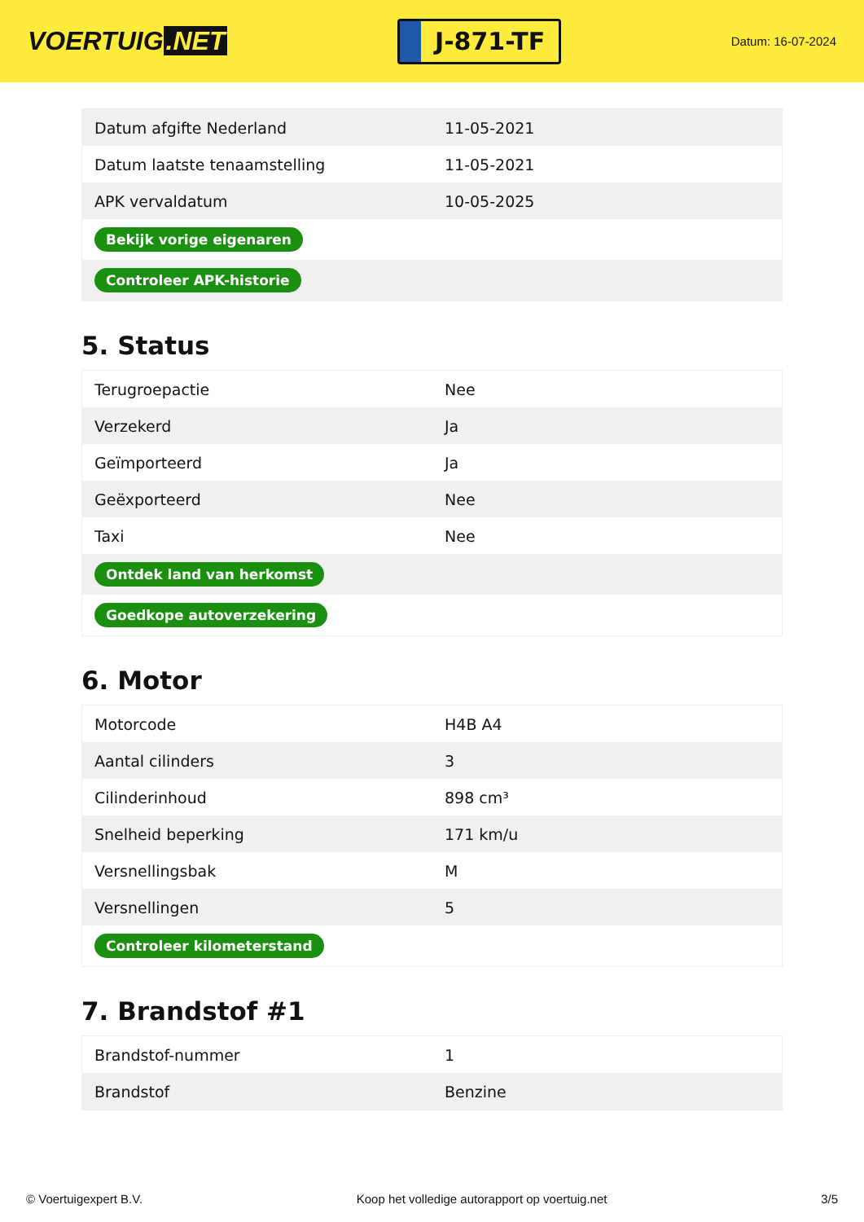VOERTUIG.NET
J-871-TF
Datum: 16-07-2024
| Datum afgifte Nederland | 11-05-2021 |
| Datum laatste tenaamstelling | 11-05-2021 |
| APK vervaldatum | 10-05-2025 |
| Bekijk vorige eigenaren | |
| Controleer APK-historie | |
5. Status
| Terugroepactie | Nee |
| Verzekerd | Ja |
| Geïmporteerd | Ja |
| Geëxporteerd | Nee |
| Taxi | Nee |
| Ontdek land van herkomst | |
| Goedkope autoverzekering | |
6. Motor
| Motorcode | H4B A4 |
| Aantal cilinders | 3 |
| Cilinderinhoud | 898 cm³ |
| Snelheid beperking | 171 km/u |
| Versnellingsbak | M |
| Versnellingen | 5 |
| Controleer kilometerstand | |
7. Brandstof #1
| Brandstof-nummer | 1 |
| Brandstof | Benzine |
© Voertuigexpert B.V. Koop het volledige autorapport op voertuig.net 3/5